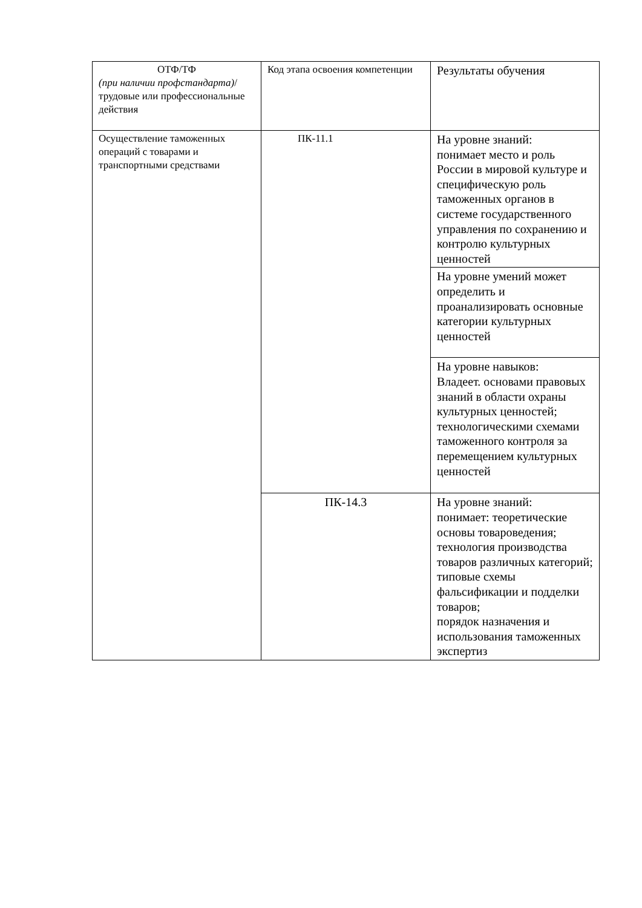| ОТФ/ТФ (при наличии профстандарта) / трудовые или профессиональные действия | Код этапа освоения компетенции | Результаты обучения |
| Осуществление таможенных операций с товарами и транспортными средствами | ПК-11.1 | На уровне знаний: понимает место и роль России в мировой культуре и специфическую роль таможенных органов в системе государственного управления по сохранению и контролю культурных ценностей |
| | | На уровне умений может определить и проанализировать основные категории культурных ценностей |
| | | На уровне навыков: Владеет. основами правовых знаний в области охраны культурных ценностей; технологическими схемами таможенного контроля за перемещением культурных ценностей |
| | ПК-14.3 | На уровне знаний: понимает: теоретические основы товароведения; технология производства товаров различных категорий; типовые схемы фальсификации и подделки товаров; порядок назначения и использования таможенных экспертиз |